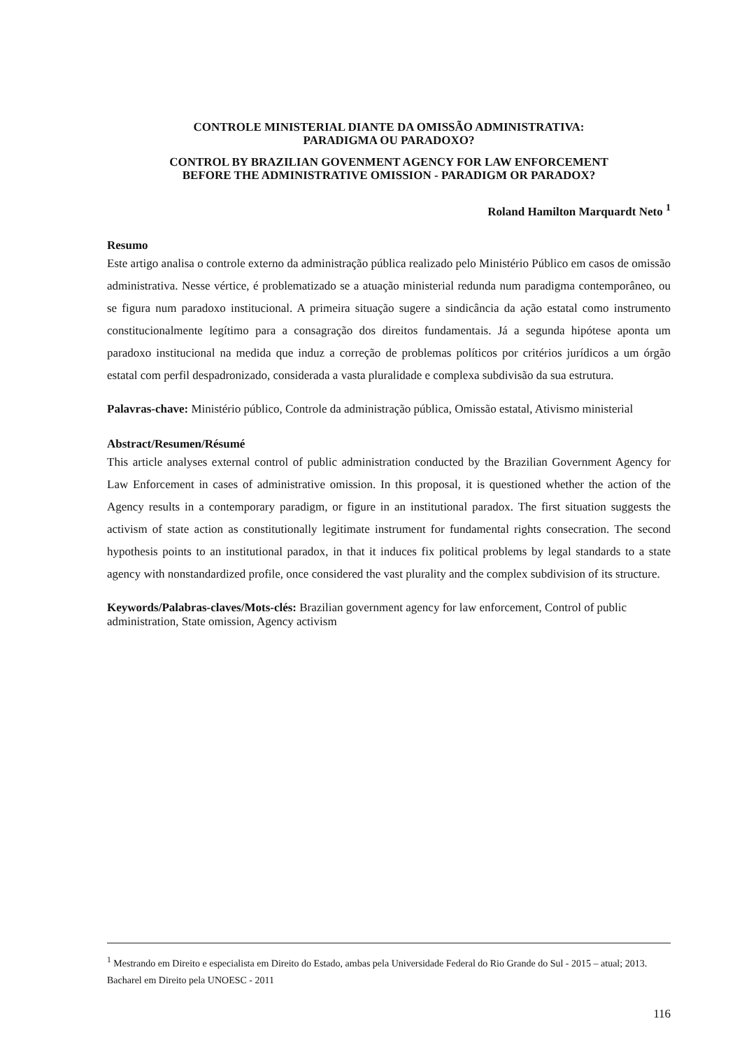CONTROLE MINISTERIAL DIANTE DA OMISSÃO ADMINISTRATIVA:
PARADIGMA OU PARADOXO?
CONTROL BY BRAZILIAN GOVENMENT AGENCY FOR LAW ENFORCEMENT
BEFORE THE ADMINISTRATIVE OMISSION - PARADIGM OR PARADOX?
Roland Hamilton Marquardt Neto <sup>1</sup>
Resumo
Este artigo analisa o controle externo da administração pública realizado pelo Ministério Público em casos de omissão administrativa. Nesse vértice, é problematizado se a atuação ministerial redunda num paradigma contemporâneo, ou se figura num paradoxo institucional. A primeira situação sugere a sindicância da ação estatal como instrumento constitucionalmente legítimo para a consagração dos direitos fundamentais. Já a segunda hipótese aponta um paradoxo institucional na medida que induz a correção de problemas políticos por critérios jurídicos a um órgão estatal com perfil despadronizado, considerada a vasta pluralidade e complexa subdivisão da sua estrutura.
Palavras-chave: Ministério público, Controle da administração pública, Omissão estatal, Ativismo ministerial
Abstract/Resumen/Résumé
This article analyses external control of public administration conducted by the Brazilian Government Agency for Law Enforcement in cases of administrative omission. In this proposal, it is questioned whether the action of the Agency results in a contemporary paradigm, or figure in an institutional paradox. The first situation suggests the activism of state action as constitutionally legitimate instrument for fundamental rights consecration. The second hypothesis points to an institutional paradox, in that it induces fix political problems by legal standards to a state agency with nonstandardized profile, once considered the vast plurality and the complex subdivision of its structure.
Keywords/Palabras-claves/Mots-clés: Brazilian government agency for law enforcement, Control of public administration, State omission, Agency activism
<sup>1</sup> Mestrando em Direito e especialista em Direito do Estado, ambas pela Universidade Federal do Rio Grande do Sul - 2015 – atual; 2013. Bacharel em Direito pela UNOESC - 2011
116